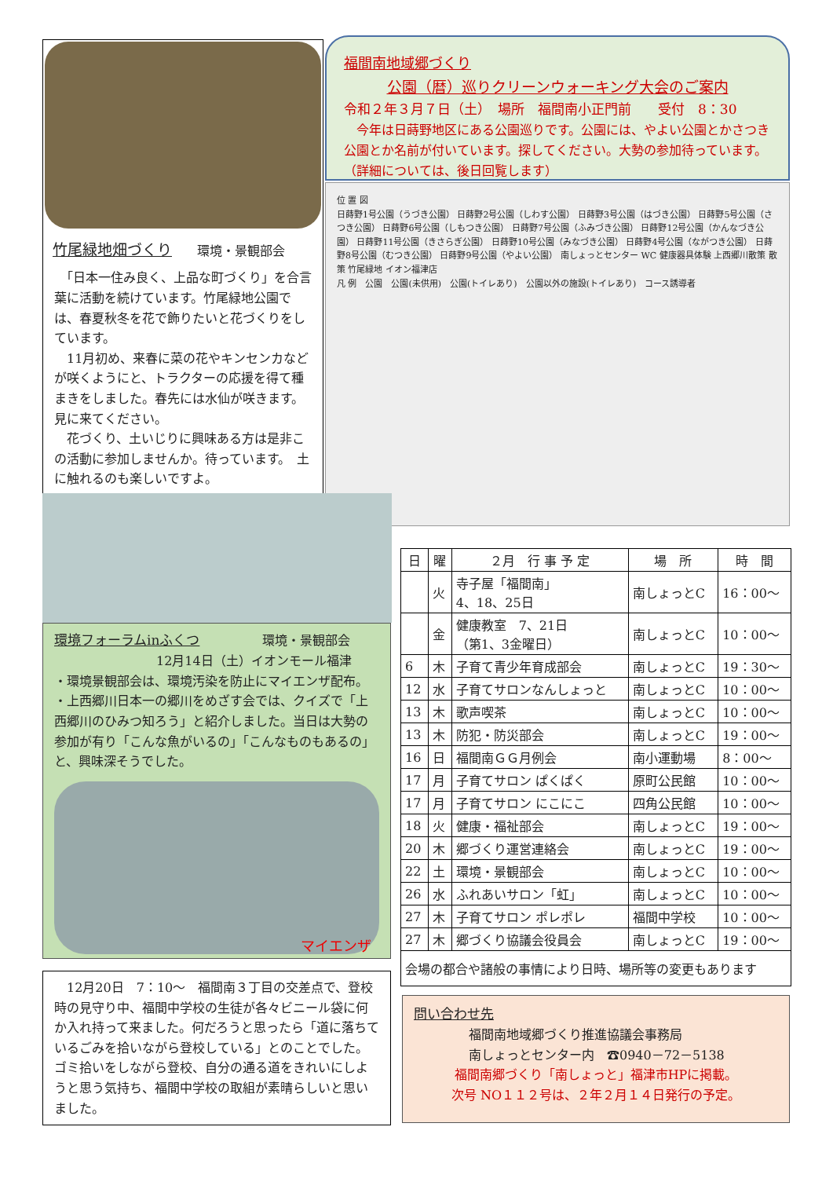竹尾緑地畑づくり　　環境・景観部会
　「日本一住み良く、上品な町づくり」を合言葉に活動を続けています。竹尾緑地公園では、春夏秋冬を花で飾りたいと花づくりをしています。
　11月初め、来春に菜の花やキンセンカなどが咲くようにと、トラクターの応援を得て種まきをしました。春先には水仙が咲きます。見に来てください。
　花づくり、土いじりに興味ある方は是非この活動に参加しませんか。待っています。　土に触れるのも楽しいですよ。
福間南地域郷づくり
公園（暦）巡りクリーンウォーキング大会のご案内
令和２年３月７日（土）　場所　福間南小正門前　　受付　8：30
　今年は日蒔野地区にある公園巡りです。公園には、やよい公園とかさつき公園とか名前が付いています。探してください。大勢の参加待っています。　　　　（詳細については、後日回覧します）
位 置 図
日蒔野1号公園（うづき公園） 日蒔野2号公園（しわす公園） 日蒔野3号公園（はづき公園） 日蒔野5号公園（さつき公園） 日蒔野6号公園（しもつき公園） 日蒔野7号公園（ふみづき公園） 日蒔野12号公園（かんなづき公園） 日蒔野11号公園（きさらぎ公園） 日蒔野10号公園（みなづき公園） 日蒔野4号公園（ながつき公園） 日蒔野8号公園（むつき公園） 日蒔野9号公園（やよい公園） 南しょっとセンター WC 健康器具体験 上西郷川散策 散策 竹尾緑地 イオン福津店
凡 例　公園　公園(未供用)　公園(トイレあり)　公園以外の施設(トイレあり)　コース誘導者
環境フォーラムinふくつ　　　　　環境・景観部会
12月14日（土）イオンモール福津
・環境景観部会は、環境汚染を防止にマイエンザ配布。
・上西郷川日本一の郷川をめざす会では、クイズで「上西郷川のひみつ知ろう」と紹介しました。当日は大勢の参加が有り「こんな魚がいるの」「こんなものもあるの」と、興味深そうでした。
マイエンザ
　12月20日　7：10～　福間南３丁目の交差点で、登校時の見守り中、福間中学校の生徒が各々ビニール袋に何か入れ持って来ました。何だろうと思ったら「道に落ちているごみを拾いながら登校している」とのことでした。ゴミ拾いをしながら登校、自分の通る道をきれいにしようと思う気持ち、福間中学校の取組が素晴らしいと思いました。
| 日 | 曜 | ２月 行 事 予 定 | 場 所 | 時 間 |
| --- | --- | --- | --- | --- |
| | 火 | 寺子屋「福間南」 4、18、25日 | 南しょっとC | 16：00～ |
| | 金 | 健康教室 7、21日 （第1、3金曜日） | 南しょっとC | 10：00～ |
| 6 | 木 | 子育て青少年育成部会 | 南しょっとC | 19：30～ |
| 12 | 水 | 子育てサロンなんしょっと | 南しょっとC | 10：00～ |
| 13 | 木 | 歌声喫茶 | 南しょっとC | 10：00～ |
| 13 | 木 | 防犯・防災部会 | 南しょっとC | 19：00～ |
| 16 | 日 | 福間南ＧＧ月例会 | 南小運動場 | 8：00～ |
| 17 | 月 | 子育てサロン ぱくぱく | 原町公民館 | 10：00～ |
| 17 | 月 | 子育てサロン にこにこ | 四角公民館 | 10：00～ |
| 18 | 火 | 健康・福祉部会 | 南しょっとC | 19：00～ |
| 20 | 木 | 郷づくり運営連絡会 | 南しょっとC | 19：00～ |
| 22 | 土 | 環境・景観部会 | 南しょっとC | 10：00～ |
| 26 | 水 | ふれあいサロン「虹」 | 南しょっとC | 10：00～ |
| 27 | 木 | 子育てサロン ポレポレ | 福間中学校 | 10：00～ |
| 27 | 木 | 郷づくり協議会役員会 | 南しょっとC | 19：00～ |
| 会場の都合や諸般の事情により日時、場所等の変更もあります | | | | |
問い合わせ先
福間南地域郷づくり推進協議会事務局
南しょっとセンター内　☎0940－72－5138
福間南郷づくり「南しょっと」福津市HPに掲載。
次号 NO１１２号は、２年２月１４日発行の予定。